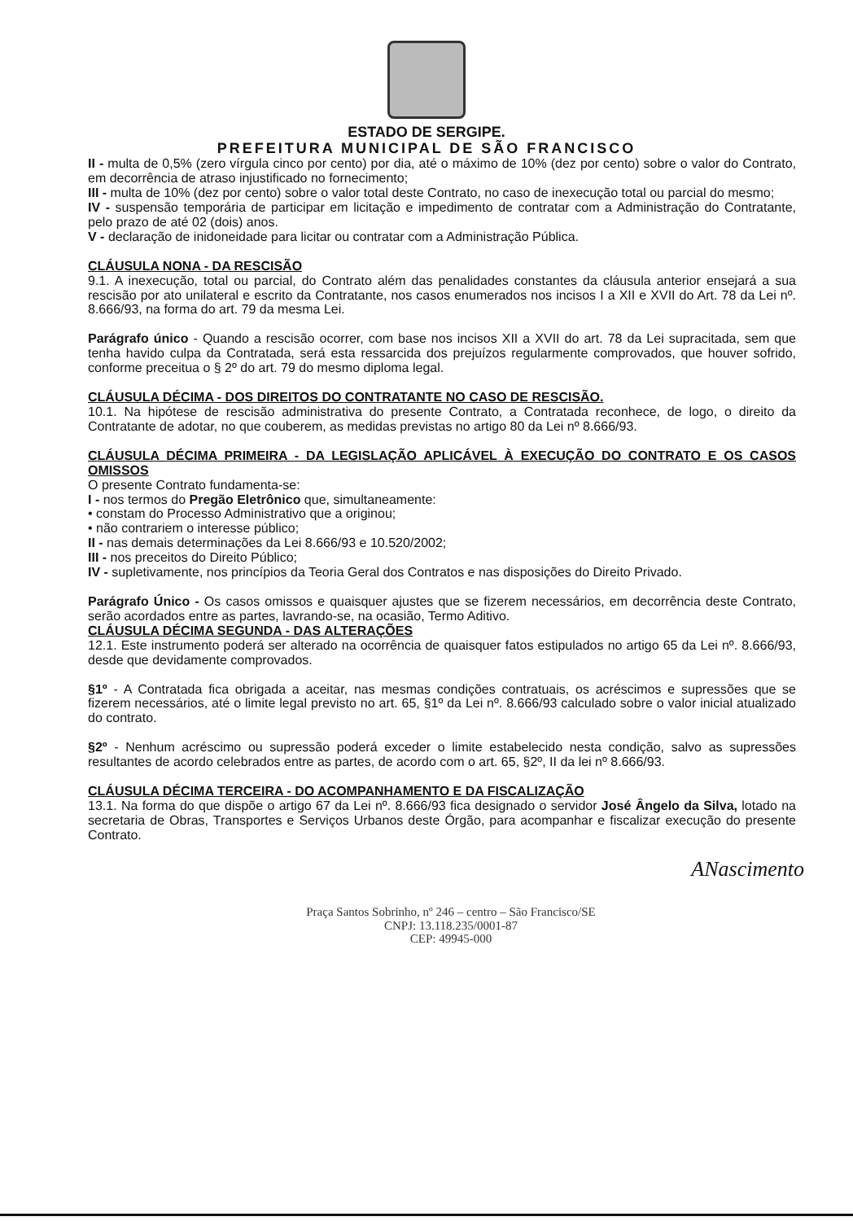ESTADO DE SERGIPE.
PREFEITURA MUNICIPAL DE SÃO FRANCISCO
II - multa de 0,5% (zero vírgula cinco por cento) por dia, até o máximo de 10% (dez por cento) sobre o valor do Contrato, em decorrência de atraso injustificado no fornecimento;
III - multa de 10% (dez por cento) sobre o valor total deste Contrato, no caso de inexecução total ou parcial do mesmo;
IV - suspensão temporária de participar em licitação e impedimento de contratar com a Administração do Contratante, pelo prazo de até 02 (dois) anos.
V - declaração de inidoneidade para licitar ou contratar com a Administração Pública.
CLÁUSULA NONA - DA RESCISÃO
9.1. A inexecução, total ou parcial, do Contrato além das penalidades constantes da cláusula anterior ensejará a sua rescisão por ato unilateral e escrito da Contratante, nos casos enumerados nos incisos I a XII e XVII do Art. 78 da Lei nº. 8.666/93, na forma do art. 79 da mesma Lei.
Parágrafo único - Quando a rescisão ocorrer, com base nos incisos XII a XVII do art. 78 da Lei supracitada, sem que tenha havido culpa da Contratada, será esta ressarcida dos prejuízos regularmente comprovados, que houver sofrido, conforme preceitua o § 2º do art. 79 do mesmo diploma legal.
CLÁUSULA DÉCIMA - DOS DIREITOS DO CONTRATANTE NO CASO DE RESCISÃO.
10.1. Na hipótese de rescisão administrativa do presente Contrato, a Contratada reconhece, de logo, o direito da Contratante de adotar, no que couberem, as medidas previstas no artigo 80 da Lei nº 8.666/93.
CLÁUSULA DÉCIMA PRIMEIRA - DA LEGISLAÇÃO APLICÁVEL À EXECUÇÃO DO CONTRATO E OS CASOS OMISSOS
O presente Contrato fundamenta-se:
I - nos termos do Pregão Eletrônico que, simultaneamente:
• constam do Processo Administrativo que a originou;
• não contrariem o interesse público;
II - nas demais determinações da Lei 8.666/93 e 10.520/2002;
III - nos preceitos do Direito Público;
IV - supletivamente, nos princípios da Teoria Geral dos Contratos e nas disposições do Direito Privado.
Parágrafo Único - Os casos omissos e quaisquer ajustes que se fizerem necessários, em decorrência deste Contrato, serão acordados entre as partes, lavrando-se, na ocasião, Termo Aditivo.
CLÁUSULA DÉCIMA SEGUNDA - DAS ALTERAÇÕES
12.1. Este instrumento poderá ser alterado na ocorrência de quaisquer fatos estipulados no artigo 65 da Lei nº. 8.666/93, desde que devidamente comprovados.
§1º - A Contratada fica obrigada a aceitar, nas mesmas condições contratuais, os acréscimos e supressões que se fizerem necessários, até o limite legal previsto no art. 65, §1º da Lei nº. 8.666/93 calculado sobre o valor inicial atualizado do contrato.
§2º - Nenhum acréscimo ou supressão poderá exceder o limite estabelecido nesta condição, salvo as supressões resultantes de acordo celebrados entre as partes, de acordo com o art. 65, §2º, II da lei nº 8.666/93.
CLÁUSULA DÉCIMA TERCEIRA - DO ACOMPANHAMENTO E DA FISCALIZAÇÃO
13.1. Na forma do que dispõe o artigo 67 da Lei nº. 8.666/93 fica designado o servidor José Ângelo da Silva, lotado na secretaria de Obras, Transportes e Serviços Urbanos deste Órgão, para acompanhar e fiscalizar execução do presente Contrato.
ANascimento
Praça Santos Sobrinho, nº 246 – centro – São Francisco/SE
CNPJ: 13.118.235/0001-87
CEP: 49945-000